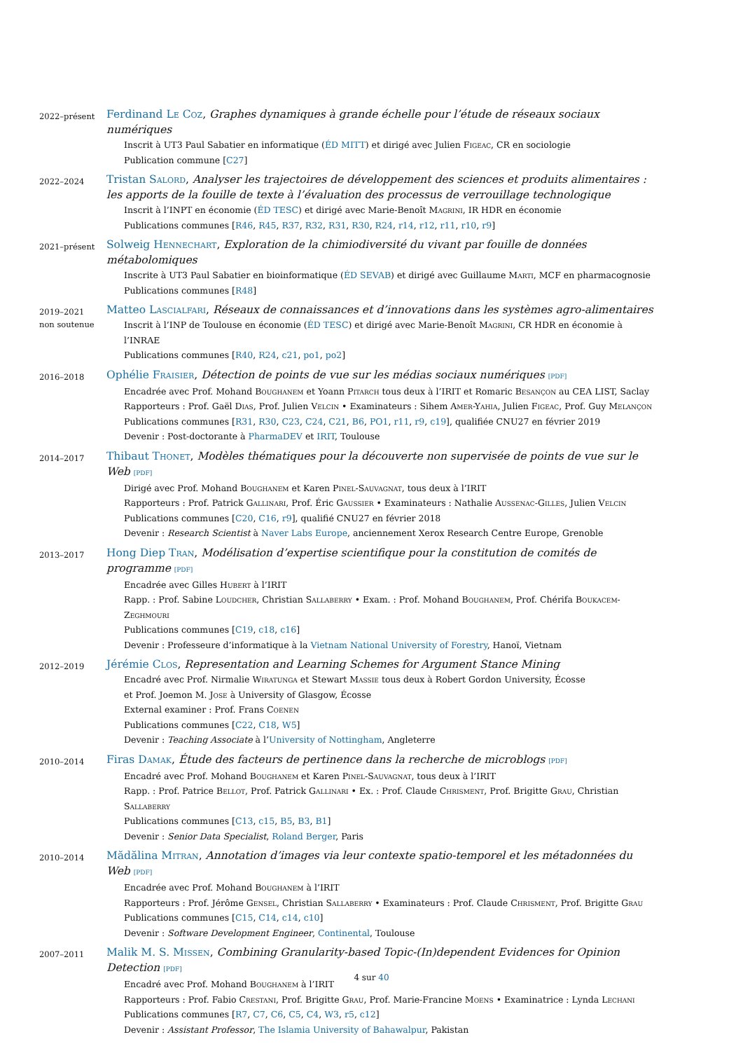2022–présent
Ferdinand Le Coz, Graphes dynamiques à grande échelle pour l’étude de réseaux sociaux numériques
Inscrit à UT3 Paul Sabatier en informatique (ÉD MITT) et dirigé avec Julien Figeac, CR en sociologie
Publication commune [C27]
2022–2024
Tristan Salord, Analyser les trajectoires de développement des sciences et produits alimentaires : les apports de la fouille de texte à l’évaluation des processus de verrouillage technologique
Inscrit à l’INPT en économie (ÉD TESC) et dirigé avec Marie-Benoît Magrini, IR HDR en économie
Publications communes [R46, R45, R37, R32, R31, R30, R24, r14, r12, r11, r10, r9]
2021–présent
Solweig Hennechart, Exploration de la chimiodiversité du vivant par fouille de données métabolomiques
Inscrite à UT3 Paul Sabatier en bioinformatique (ÉD SEVAB) et dirigé avec Guillaume Marti, MCF en pharmacognosie
Publications communes [R48]
2019–2021
non soutenue
Matteo Lascialfari, Réseaux de connaissances et d’innovations dans les systèmes agro-alimentaires
Inscrit à l’INP de Toulouse en économie (ÉD TESC) et dirigé avec Marie-Benoît Magrini, CR HDR en économie à l’INRAE
Publications communes [R40, R24, c21, po1, po2]
2016–2018
Ophélie Fraisier, Détection de points de vue sur les médias sociaux numériques [PDF]
Encadrée avec Prof. Mohand Boughanem et Yoann Pitarch tous deux à l’IRIT et Romaric Besançon au CEA LIST, Saclay
Rapporteurs : Prof. Gaël Dias, Prof. Julien Velcin • Examinateurs : Sihem Amer-Yahia, Julien Figeac, Prof. Guy Melançon
Publications communes [R31, R30, C23, C24, C21, B6, PO1, r11, r9, c19], qualifiée CNU27 en février 2019
Devenir : Post-doctorante à PharmaDEV et IRIT, Toulouse
2014–2017
Thibaut Thonet, Modèles thématiques pour la découverte non supervisée de points de vue sur le Web [PDF]
Dirigé avec Prof. Mohand Boughanem et Karen Pinel-Sauvagnat, tous deux à l’IRIT
Rapporteurs : Prof. Patrick Gallinari, Prof. Éric Gaussier • Examinateurs : Nathalie Aussenac-Gilles, Julien Velcin
Publications communes [C20, C16, r9], qualifié CNU27 en février 2018
Devenir : Research Scientist à Naver Labs Europe, anciennement Xerox Research Centre Europe, Grenoble
2013–2017
Hong Diep Tran, Modélisation d’expertise scientifique pour la constitution de comités de programme [PDF]
Encadrée avec Gilles Hubert à l’IRIT
Rapp. : Prof. Sabine Loudcher, Christian Sallaberry • Exam. : Prof. Mohand Boughanem, Prof. Chérifa Boukacem-Zeghmouri
Publications communes [C19, c18, c16]
Devenir : Professeure d’informatique à la Vietnam National University of Forestry, Hanoï, Vietnam
2012–2019
Jérémie Clos, Representation and Learning Schemes for Argument Stance Mining
Encadré avec Prof. Nirmalie Wiratunga et Stewart Massie tous deux à Robert Gordon University, Écosse
et Prof. Joemon M. Jose à University of Glasgow, Écosse
External examiner : Prof. Frans Coenen
Publications communes [C22, C18, W5]
Devenir : Teaching Associate à l’University of Nottingham, Angleterre
2010–2014
Firas Damak, Étude des facteurs de pertinence dans la recherche de microblogs [PDF]
Encadré avec Prof. Mohand Boughanem et Karen Pinel-Sauvagnat, tous deux à l’IRIT
Rapp. : Prof. Patrice Bellot, Prof. Patrick Gallinari • Ex. : Prof. Claude Chrisment, Prof. Brigitte Grau, Christian Sallaberry
Publications communes [C13, c15, B5, B3, B1]
Devenir : Senior Data Specialist, Roland Berger, Paris
2010–2014
Mădălina Mitran, Annotation d’images via leur contexte spatio-temporel et les métadonnées du Web [PDF]
Encadrée avec Prof. Mohand Boughanem à l’IRIT
Rapporteurs : Prof. Jérôme Gensel, Christian Sallaberry • Examinateurs : Prof. Claude Chrisment, Prof. Brigitte Grau
Publications communes [C15, C14, c14, c10]
Devenir : Software Development Engineer, Continental, Toulouse
2007–2011
Malik M. S. Missen, Combining Granularity-based Topic-(In)dependent Evidences for Opinion Detection [PDF]
Encadré avec Prof. Mohand Boughanem à l’IRIT
Rapporteurs : Prof. Fabio Crestani, Prof. Brigitte Grau, Prof. Marie-Francine Moens • Examinatrice : Lynda Lechani
Publications communes [R7, C7, C6, C5, C4, W3, r5, c12]
Devenir : Assistant Professor, The Islamia University of Bahawalpur, Pakistan
4 sur 40